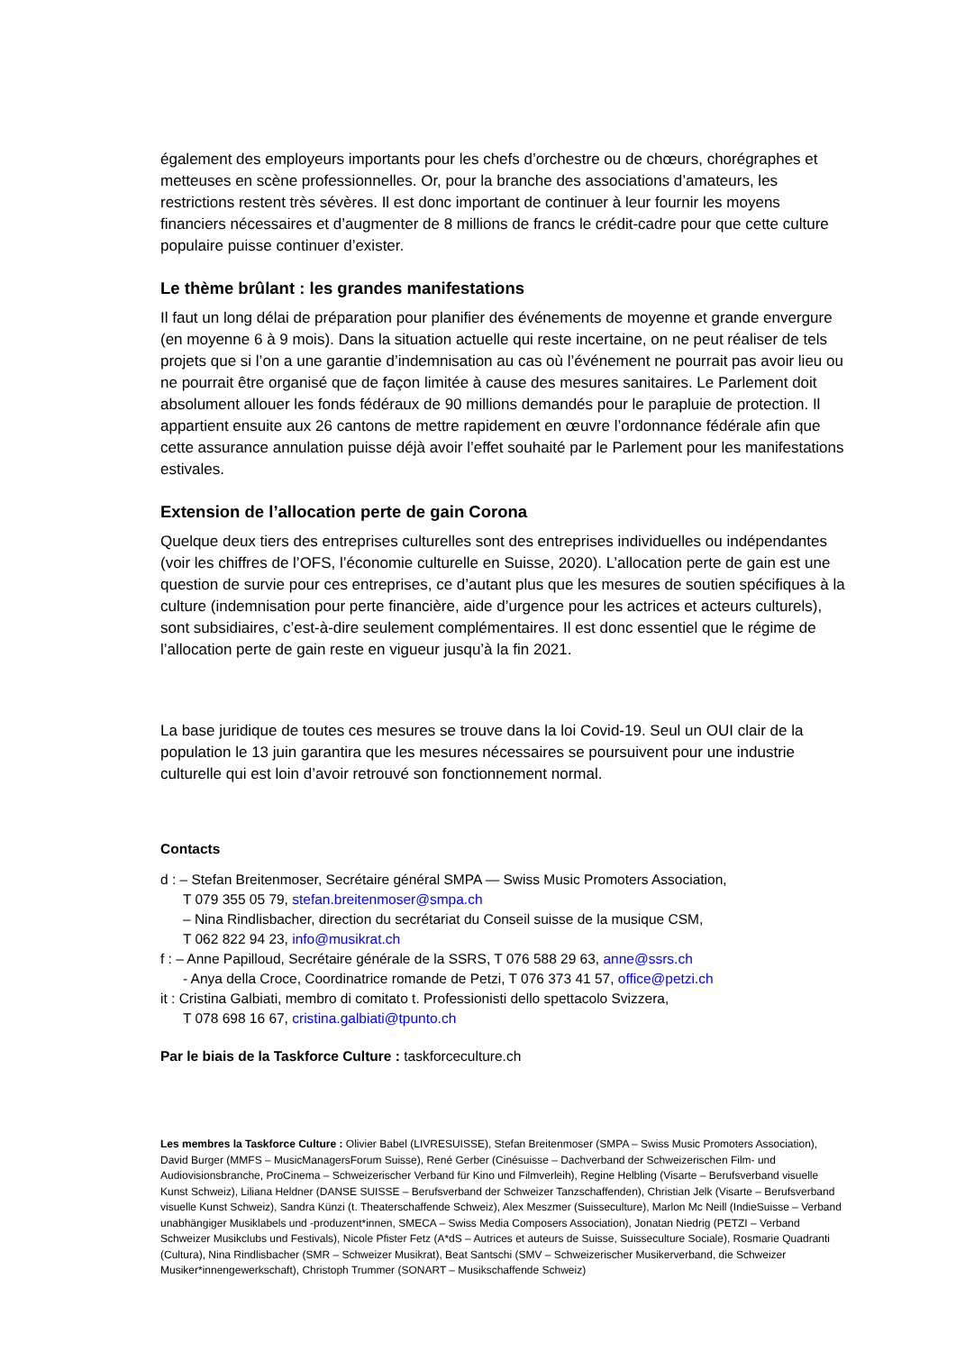également des employeurs importants pour les chefs d’orchestre ou de chœurs, chorégraphes et metteuses en scène professionnelles. Or, pour la branche des associations d’amateurs, les restrictions restent très sévères. Il est donc important de continuer à leur fournir les moyens financiers nécessaires et d’augmenter de 8 millions de francs le crédit-cadre pour que cette culture populaire puisse continuer d’exister.
Le thème brûlant : les grandes manifestations
Il faut un long délai de préparation pour planifier des événements de moyenne et grande envergure (en moyenne 6 à 9 mois). Dans la situation actuelle qui reste incertaine, on ne peut réaliser de tels projets que si l’on a une garantie d’indemnisation au cas où l’événement ne pourrait pas avoir lieu ou ne pourrait être organisé que de façon limitée à cause des mesures sanitaires. Le Parlement doit absolument allouer les fonds fédéraux de 90 millions demandés pour le parapluie de protection. Il appartient ensuite aux 26 cantons de mettre rapidement en œuvre l’ordonnance fédérale afin que cette assurance annulation puisse déjà avoir l’effet souhaité par le Parlement pour les manifestations estivales.
Extension de l’allocation perte de gain Corona
Quelque deux tiers des entreprises culturelles sont des entreprises individuelles ou indépendantes (voir les chiffres de l’OFS, l’économie culturelle en Suisse, 2020). L’allocation perte de gain est une question de survie pour ces entreprises, ce d’autant plus que les mesures de soutien spécifiques à la culture (indemnisation pour perte financière, aide d’urgence pour les actrices et acteurs culturels), sont subsidiaires, c’est-à-dire seulement complémentaires. Il est donc essentiel que le régime de l’allocation perte de gain reste en vigueur jusqu’à la fin 2021.
La base juridique de toutes ces mesures se trouve dans la loi Covid-19. Seul un OUI clair de la population le 13 juin garantira que les mesures nécessaires se poursuivent pour une industrie culturelle qui est loin d’avoir retrouvé son fonctionnement normal.
Contacts
d : – Stefan Breitenmoser, Secrétaire général SMPA — Swiss Music Promoters Association,
T 079 355 05 79, stefan.breitenmoser@smpa.ch
– Nina Rindlisbacher, direction du secrétariat du Conseil suisse de la musique CSM,
T 062 822 94 23, info@musikrat.ch
f : – Anne Papilloud, Secrétaire générale de la SSRS, T 076 588 29 63, anne@ssrs.ch
- Anya della Croce, Coordinatrice romande de Petzi, T 076 373 41 57, office@petzi.ch
it : Cristina Galbiati, membro di comitato t. Professionisti dello spettacolo Svizzera,
T 078 698 16 67, cristina.galbiati@tpunto.ch
Par le biais de la Taskforce Culture : taskforceculture.ch
Les membres la Taskforce Culture : Olivier Babel (LIVRESUISSE), Stefan Breitenmoser (SMPA – Swiss Music Promoters Association), David Burger (MMFS – MusicManagersForum Suisse), René Gerber (Cinésuisse – Dachverband der Schweizerischen Film- und Audiovisionsbranche, ProCinema – Schweizerischer Verband für Kino und Filmverleih), Regine Helbling (Visarte – Berufsverband visuelle Kunst Schweiz), Liliana Heldner (DANSE SUISSE – Berufsverband der Schweizer Tanzschaffenden), Christian Jelk (Visarte – Berufsverband visuelle Kunst Schweiz), Sandra Künzi (t. Theaterschaffende Schweiz), Alex Meszmer (Suisseculture), Marlon Mc Neill (IndieSuisse – Verband unabhängiger Musiklabels und -produzent*innen, SMECA – Swiss Media Composers Association), Jonatan Niedrig (PETZI – Verband Schweizer Musikclubs und Festivals), Nicole Pfister Fetz (A*dS – Autrices et auteurs de Suisse, Suisseculture Sociale), Rosmarie Quadranti (Cultura), Nina Rindlisbacher (SMR – Schweizer Musikrat), Beat Santschi (SMV – Schweizerischer Musikerverband, die Schweizer Musiker*innengewerkschaft), Christoph Trummer (SONART – Musikschaffende Schweiz)